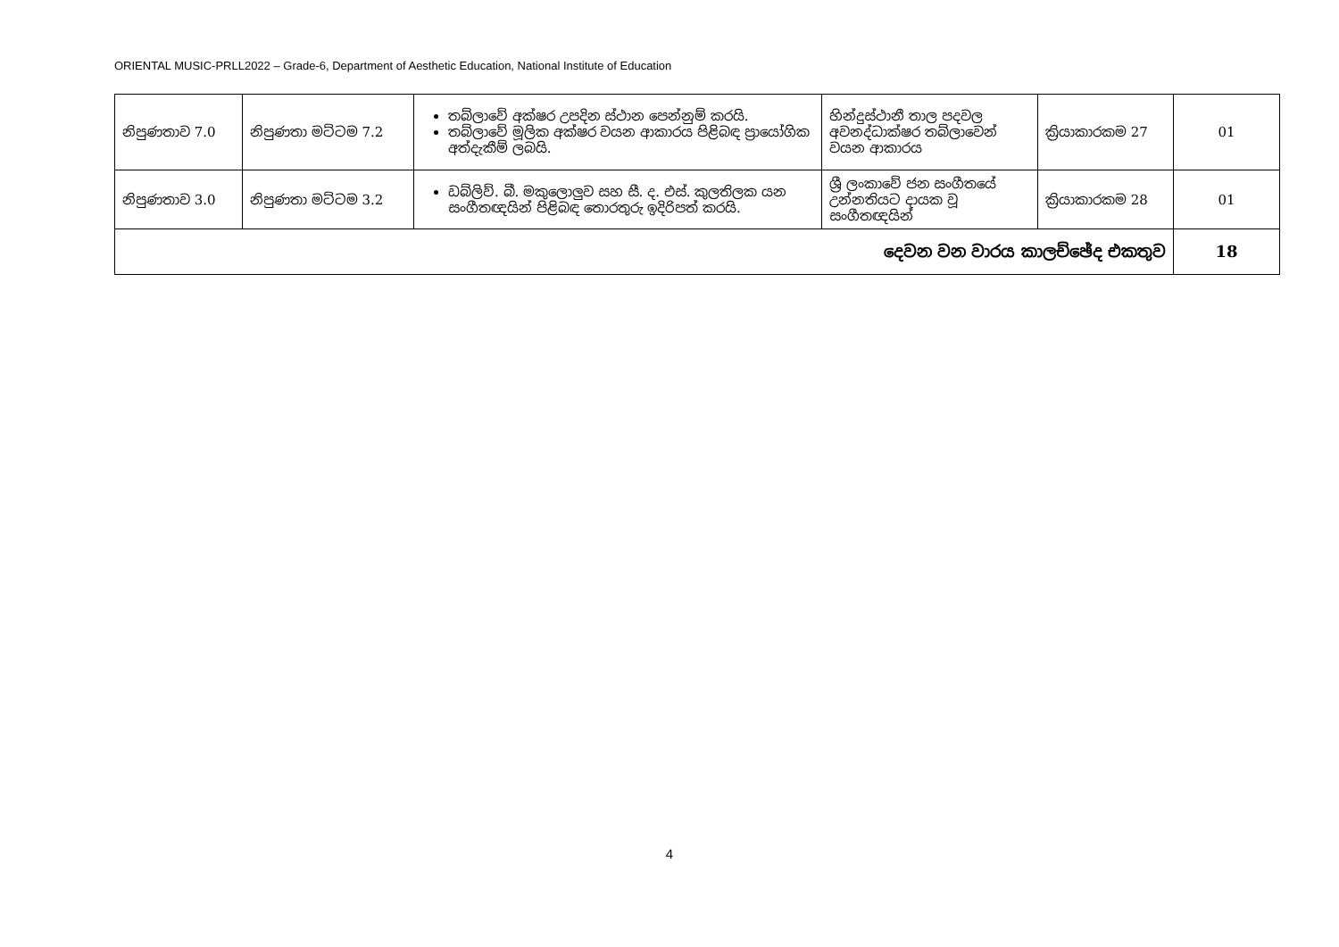ORIENTAL MUSIC-PRLL2022 – Grade-6, Department of Aesthetic Education, National Institute of Education
| නිපුණතාව 7.0 | නිපුණතා මට්ටම 7.2 | තබ්ලාවේ අක්ෂර උපදින ස්ථාන පෙන්නුම් කරයි. තබ්ලාවේ මූලික අක්ෂර වයන ආකාරය පිළිබඳ ප්‍රායෝගික අත්දැකීම් ලබයි. | හින්දුස්ථානී තාල පදවල අවනද්ධාක්ෂර තබ්ලාවෙන් වයන ආකාරය | ක්‍රියාකාරකම 27 | 01 |
| නිපුණතාව 3.0 | නිපුණතා මට්ටම 3.2 | ඩබ්ලිව්. බී. මකුලොලුව සහ සී. ද. එස්. කුලතිලක යන සංගීතඥයින් පිළිබඳ තොරතුරු ඉදිරිපත් කරයි. | ශ්‍රී ලංකාවේ ජන සංගීතයේ උන්නතියට දායක වූ සංගීතඥයින් | ක්‍රියාකාරකම 28 | 01 |
| දෙවන වන වාරය කාලච්ඡේද එකතුව | | | | | 18 |
4